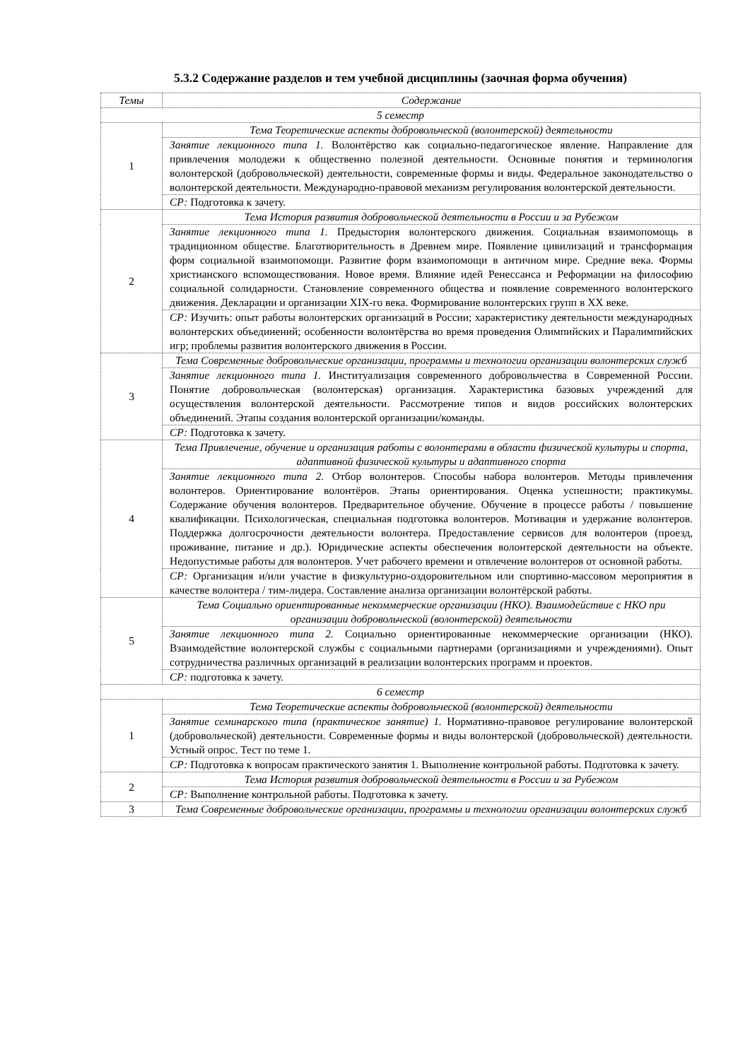5.3.2 Содержание разделов и тем учебной дисциплины (заочная форма обучения)
| Темы | Содержание |
| --- | --- |
| 5 семестр | |
| 1 | Тема Теоретические аспекты добровольческой (волонтерской) деятельности |
| | Занятие лекционного типа 1. Волонтёрство как социально-педагогическое явление. Направление для привлечения молодежи к общественно полезной деятельности. Основные понятия и терминология волонтерской (добровольческой) деятельности, современные формы и виды. Федеральное законодательство о волонтерской деятельности. Международно-правовой механизм регулирования волонтерской деятельности. |
| | СР: Подготовка к зачету. |
| 2 | Тема История развития добровольческой деятельности в России и за Рубежом |
| | Занятие лекционного типа 1. Предыстория волонтерского движения. Социальная взаимопомощь в традиционном обществе. Благотворительность в Древнем мире. Появление цивилизаций и трансформация форм социальной взаимопомощи. Развитие форм взаимопомощи в античном мире. Средние века. Формы христианского вспомоществования. Новое время. Влияние идей Ренессанса и Реформации на философию социальной солидарности. Становление современного общества и появление современного волонтерского движения. Декларации и организации XIX-го века. Формирование волонтерских групп в XX веке. |
| | СР: Изучить: опыт работы волонтерских организаций в России; характеристику деятельности международных волонтерских объединений; особенности волонтёрства во время проведения Олимпийских и Паралимпийских игр; проблемы развития волонтерского движения в России. |
| 3 | Тема Современные добровольческие организации, программы и технологии организации волонтерских служб |
| | Занятие лекционного типа 1. Институализация современного добровольчества в Современной России. Понятие добровольческая (волонтерская) организация. Характеристика базовых учреждений для осуществления волонтерской деятельности. Рассмотрение типов и видов российских волонтерских объединений. Этапы создания волонтерской организации/команды. |
| | СР: Подготовка к зачету. |
| 4 | Тема Привлечение, обучение и организация работы с волонтерами в области физической культуры и спорта, адаптивной физической культуры и адаптивного спорта |
| | Занятие лекционного типа 2. Отбор волонтеров. Способы набора волонтеров. Методы привлечения волонтеров. Ориентирование волонтёров. Этапы ориентирования. Оценка успешности; практикумы. Содержание обучения волонтеров. Предварительное обучение. Обучение в процессе работы / повышение квалификации. Психологическая, специальная подготовка волонтеров. Мотивация и удержание волонтеров. Поддержка долгосрочности деятельности волонтера. Предоставление сервисов для волонтеров (проезд, проживание, питание и др.). Юридические аспекты обеспечения волонтерской деятельности на объекте. Недопустимые работы для волонтеров. Учет рабочего времени и отвлечение волонтеров от основной работы. |
| | СР: Организация и/или участие в физкультурно-оздоровительном или спортивно-массовом мероприятия в качестве волонтера / тим-лидера. Составление анализа организации волонтёрской работы. |
| 5 | Тема Социально ориентированные некоммерческие организации (НКО). Взаимодействие с НКО при организации добровольческой (волонтерской) деятельности |
| | Занятие лекционного типа 2. Социально ориентированные некоммерческие организации (НКО). Взаимодействие волонтерской службы с социальными партнерами (организациями и учреждениями). Опыт сотрудничества различных организаций в реализации волонтерских программ и проектов. |
| | СР: подготовка к зачету. |
| 6 семестр | |
| 1 | Тема Теоретические аспекты добровольческой (волонтерской) деятельности |
| | Занятие семинарского типа (практическое занятие) 1. Нормативно-правовое регулирование волонтерской (добровольческой) деятельности. Современные формы и виды волонтерской (добровольческой) деятельности. Устный опрос. Тест по теме 1. |
| | СР: Подготовка к вопросам практического занятия 1. Выполнение контрольной работы. Подготовка к зачету. |
| 2 | Тема История развития добровольческой деятельности в России и за Рубежом |
| | СР: Выполнение контрольной работы. Подготовка к зачету. |
| 3 | Тема Современные добровольческие организации, программы и технологии организации волонтерских служб |